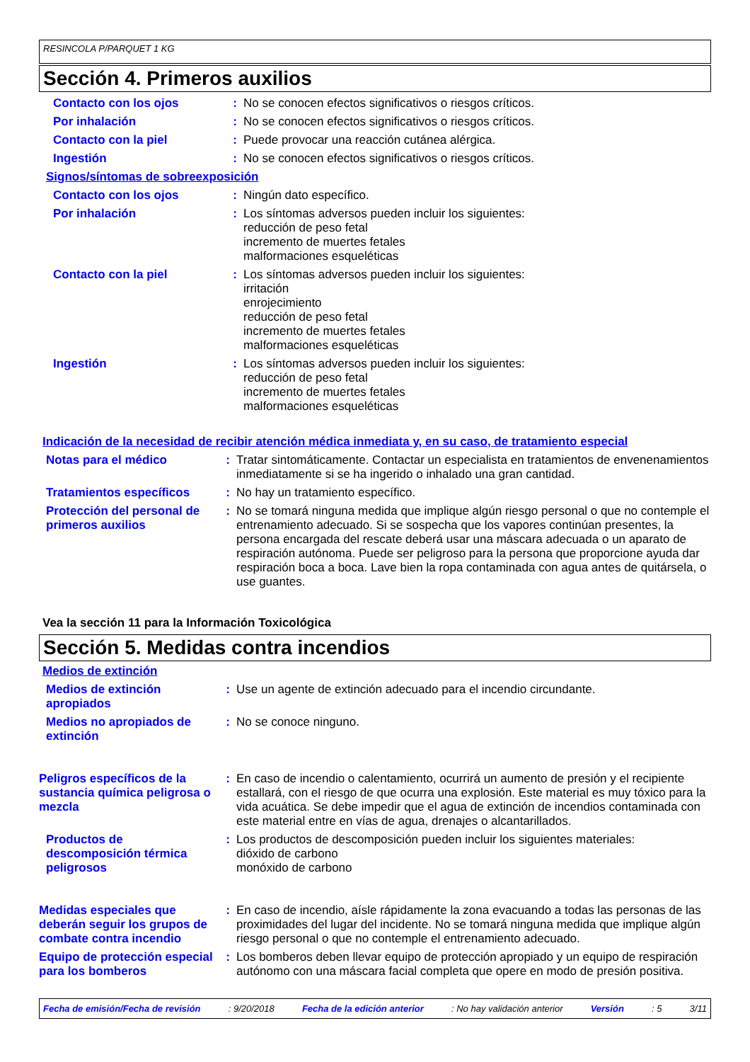RESINCOLA P/PARQUET 1 KG
Sección 4. Primeros auxilios
Contacto con los ojos : No se conocen efectos significativos o riesgos críticos.
Por inhalación : No se conocen efectos significativos o riesgos críticos.
Contacto con la piel : Puede provocar una reacción cutánea alérgica.
Ingestión : No se conocen efectos significativos o riesgos críticos.
Signos/síntomas de sobreexposición
Contacto con los ojos : Ningún dato específico.
Por inhalación : Los síntomas adversos pueden incluir los siguientes:
reducción de peso fetal
incremento de muertes fetales
malformaciones esqueléticas
Contacto con la piel : Los síntomas adversos pueden incluir los siguientes:
irritación
enrojecimiento
reducción de peso fetal
incremento de muertes fetales
malformaciones esqueléticas
Ingestión : Los síntomas adversos pueden incluir los siguientes:
reducción de peso fetal
incremento de muertes fetales
malformaciones esqueléticas
Indicación de la necesidad de recibir atención médica inmediata y, en su caso, de tratamiento especial
Notas para el médico : Tratar sintomáticamente. Contactar un especialista en tratamientos de envenenamientos inmediatamente si se ha ingerido o inhalado una gran cantidad.
Tratamientos específicos : No hay un tratamiento específico.
Protección del personal de primeros auxilios
: No se tomará ninguna medida que implique algún riesgo personal o que no contemple el entrenamiento adecuado. Si se sospecha que los vapores continúan presentes, la persona encargada del rescate deberá usar una máscara adecuada o un aparato de respiración autónoma. Puede ser peligroso para la persona que proporcione ayuda dar respiración boca a boca. Lave bien la ropa contaminada con agua antes de quitársela, o use guantes.
Vea la sección 11 para la Información Toxicológica
Sección 5. Medidas contra incendios
Medios de extinción
Medios de extinción apropiados
: Use un agente de extinción adecuado para el incendio circundante.
Medios no apropiados de extinción
: No se conoce ninguno.
Peligros específicos de la sustancia química peligrosa o mezcla
: En caso de incendio o calentamiento, ocurrirá un aumento de presión y el recipiente estallará, con el riesgo de que ocurra una explosión. Este material es muy tóxico para la vida acuática. Se debe impedir que el agua de extinción de incendios contaminada con este material entre en vías de agua, drenajes o alcantarillados.
Productos de descomposición térmica peligrosos
: Los productos de descomposición pueden incluir los siguientes materiales:
dióxido de carbono
monóxido de carbono
Medidas especiales que deberán seguir los grupos de combate contra incendio
: En caso de incendio, aísle rápidamente la zona evacuando a todas las personas de las proximidades del lugar del incidente. No se tomará ninguna medida que implique algún riesgo personal o que no contemple el entrenamiento adecuado.
Equipo de protección especial para los bomberos
: Los bomberos deben llevar equipo de protección apropiado y un equipo de respiración autónomo con una máscara facial completa que opere en modo de presión positiva.
Fecha de emisión/Fecha de revisión : 9/20/2018 Fecha de la edición anterior : No hay validación anterior Versión : 5 3/11